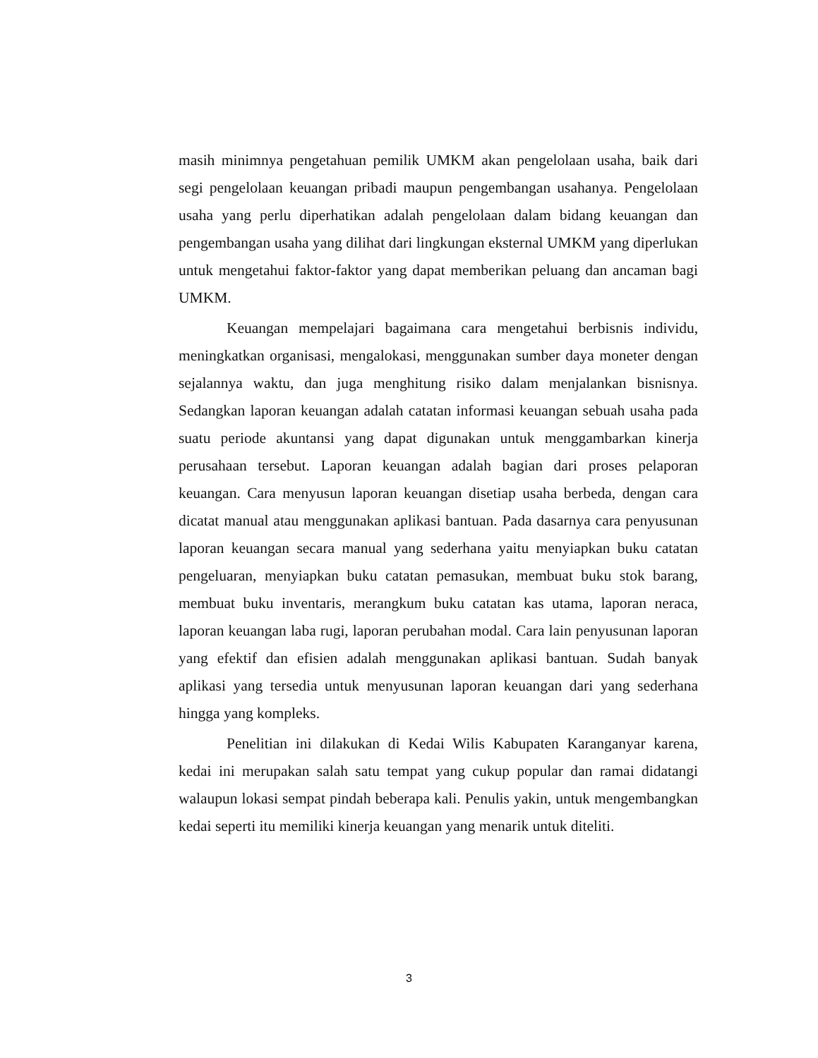masih minimnya pengetahuan pemilik UMKM akan pengelolaan usaha, baik dari segi pengelolaan keuangan pribadi maupun pengembangan usahanya. Pengelolaan usaha yang perlu diperhatikan adalah pengelolaan dalam bidang keuangan dan pengembangan usaha yang dilihat dari lingkungan eksternal UMKM yang diperlukan untuk mengetahui faktor-faktor yang dapat memberikan peluang dan ancaman bagi UMKM.
Keuangan mempelajari bagaimana cara mengetahui berbisnis individu, meningkatkan organisasi, mengalokasi, menggunakan sumber daya moneter dengan sejalannya waktu, dan juga menghitung risiko dalam menjalankan bisnisnya. Sedangkan laporan keuangan adalah catatan informasi keuangan sebuah usaha pada suatu periode akuntansi yang dapat digunakan untuk menggambarkan kinerja perusahaan tersebut. Laporan keuangan adalah bagian dari proses pelaporan keuangan. Cara menyusun laporan keuangan disetiap usaha berbeda, dengan cara dicatat manual atau menggunakan aplikasi bantuan. Pada dasarnya cara penyusunan laporan keuangan secara manual yang sederhana yaitu menyiapkan buku catatan pengeluaran, menyiapkan buku catatan pemasukan, membuat buku stok barang, membuat buku inventaris, merangkum buku catatan kas utama, laporan neraca, laporan keuangan laba rugi, laporan perubahan modal. Cara lain penyusunan laporan yang efektif dan efisien adalah menggunakan aplikasi bantuan. Sudah banyak aplikasi yang tersedia untuk menyusunan laporan keuangan dari yang sederhana hingga yang kompleks.
Penelitian ini dilakukan di Kedai Wilis Kabupaten Karanganyar karena, kedai ini merupakan salah satu tempat yang cukup popular dan ramai didatangi walaupun lokasi sempat pindah beberapa kali. Penulis yakin, untuk mengembangkan kedai seperti itu memiliki kinerja keuangan yang menarik untuk diteliti.
3